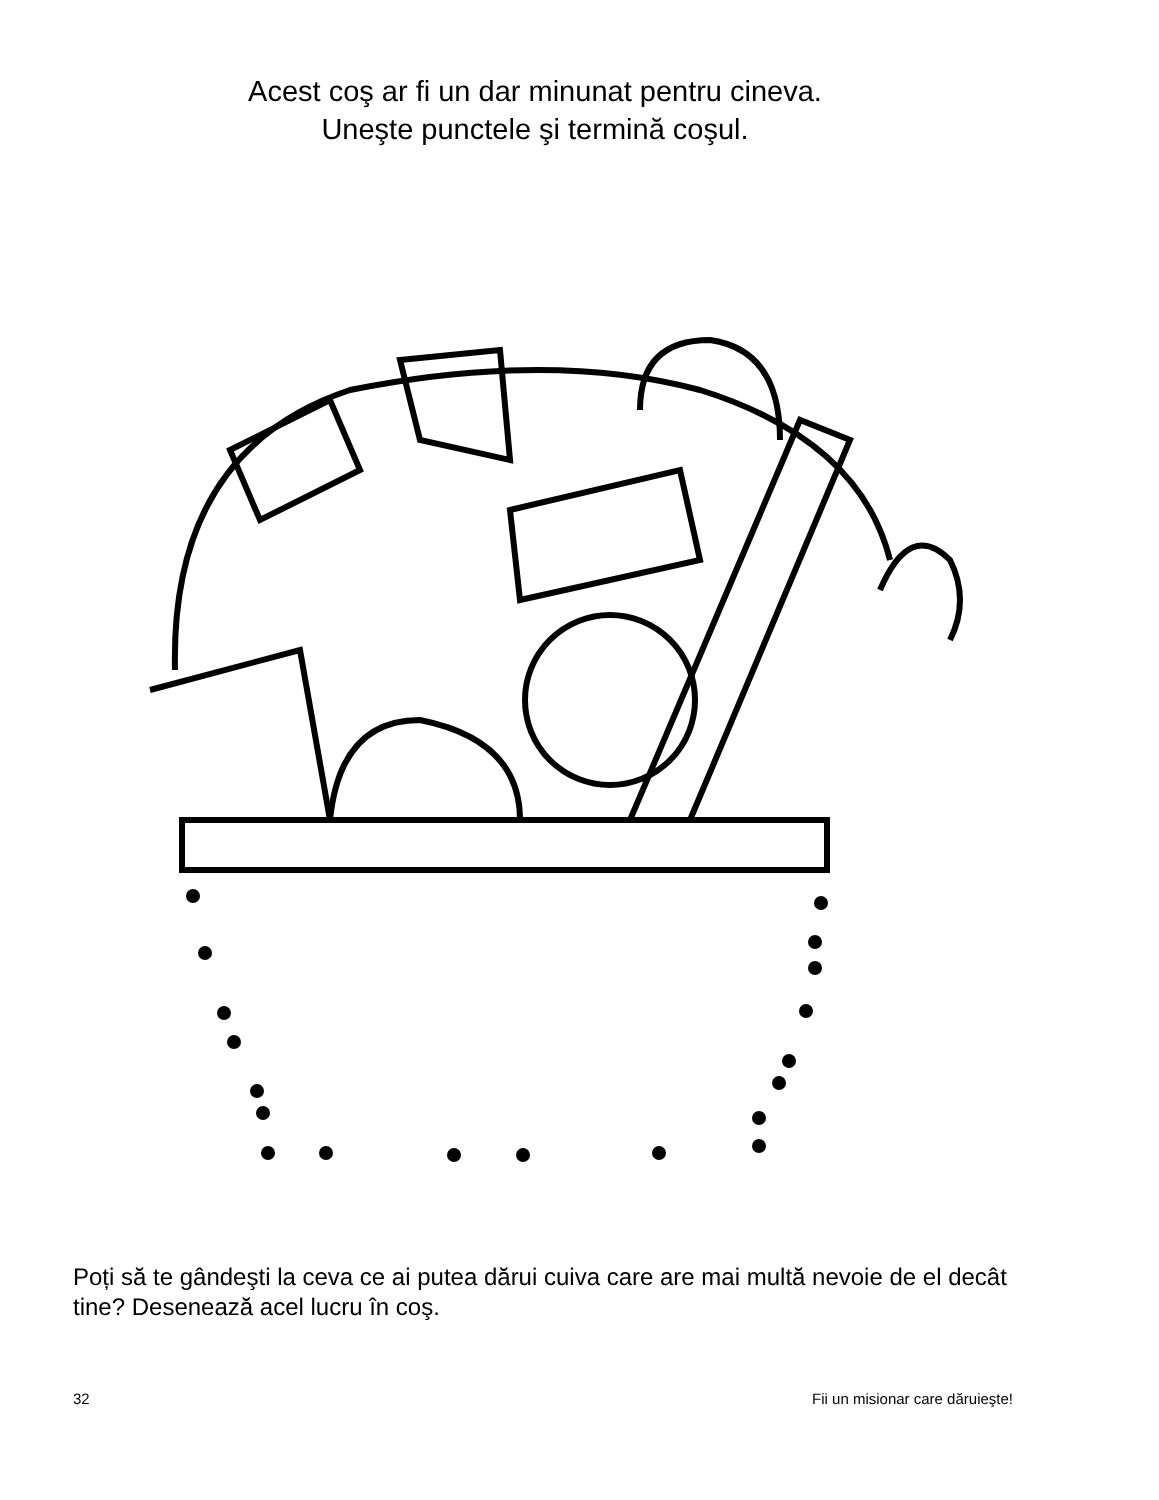Acest coş ar fi un dar minunat pentru cineva.
Uneşte punctele şi termină coşul.
Poți să te gândeşti la ceva ce ai putea dărui cuiva care are mai multă nevoie de el decât tine? Desenează acel lucru în coş.
32 Fii un misionar care dăruieşte!